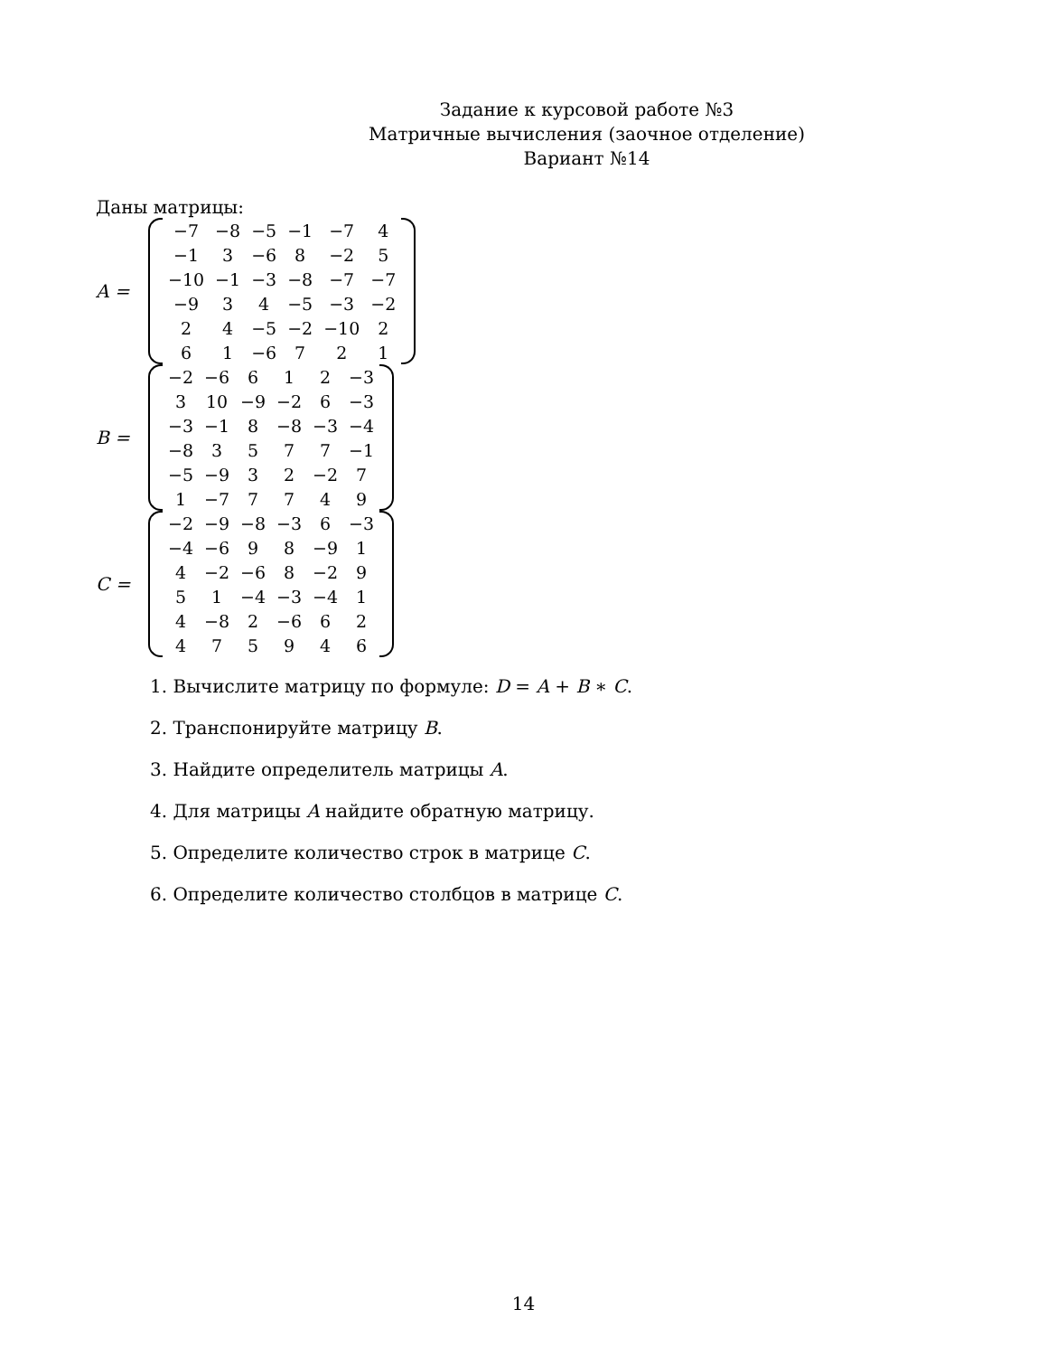Задание к курсовой работе №3
Матричные вычисления (заочное отделение)
Вариант №14
Даны матрицы:
A =
| −7 | −8 | −5 | −1 | −7 | 4 |
| −1 | 3 | −6 | 8 | −2 | 5 |
| −10 | −1 | −3 | −8 | −7 | −7 |
| −9 | 3 | 4 | −5 | −3 | −2 |
| 2 | 4 | −5 | −2 | −10 | 2 |
| 6 | 1 | −6 | 7 | 2 | 1 |
B =
| −2 | −6 | 6 | 1 | 2 | −3 |
| 3 | 10 | −9 | −2 | 6 | −3 |
| −3 | −1 | 8 | −8 | −3 | −4 |
| −8 | 3 | 5 | 7 | 7 | −1 |
| −5 | −9 | 3 | 2 | −2 | 7 |
| 1 | −7 | 7 | 7 | 4 | 9 |
C =
| −2 | −9 | −8 | −3 | 6 | −3 |
| −4 | −6 | 9 | 8 | −9 | 1 |
| 4 | −2 | −6 | 8 | −2 | 9 |
| 5 | 1 | −4 | −3 | −4 | 1 |
| 4 | −8 | 2 | −6 | 6 | 2 |
| 4 | 7 | 5 | 9 | 4 | 6 |
1. Вычислите матрицу по формуле: D = A + B ∗ C.
2. Транспонируйте матрицу B.
3. Найдите определитель матрицы A.
4. Для матрицы A найдите обратную матрицу.
5. Определите количество строк в матрице C.
6. Определите количество столбцов в матрице C.
14